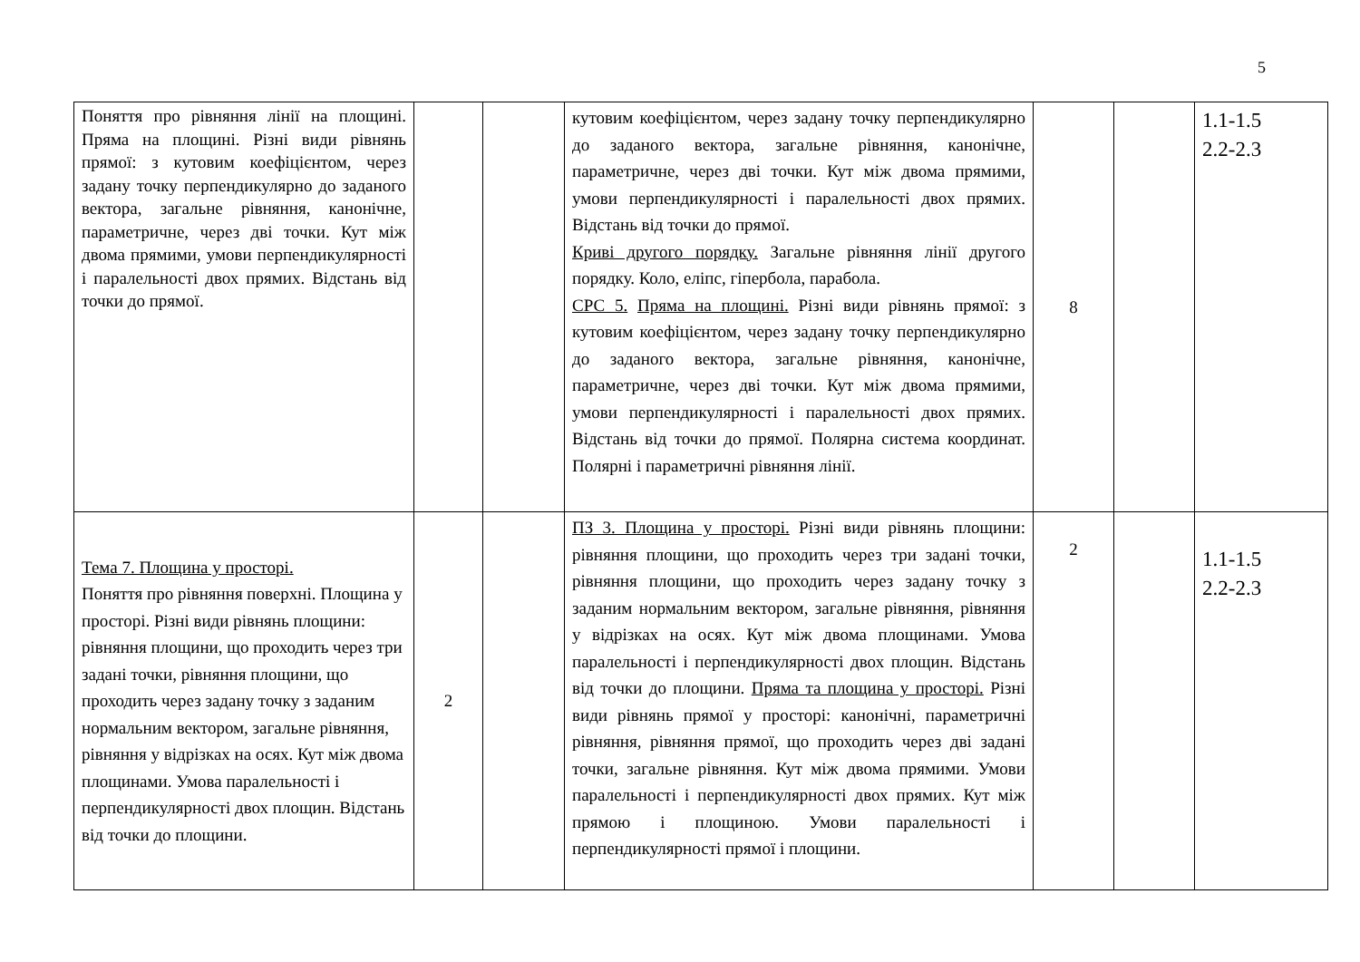5
| Поняття про рівняння лінії на площині. Пряма на площині. Різні види рівнянь прямої: з кутовим коефіцієнтом, через задану точку перпендикулярно до заданого вектора, загальне рівняння, канонічне, параметричне, через дві точки. Кут між двома прямими, умови перпендикулярності і паралельності двох прямих. Відстань від точки до прямої. | | | кутовим коефіцієнтом, через задану точку перпендикулярно до заданого вектора, загальне рівняння, канонічне, параметричне, через дві точки. Кут між двома прямими, умови перпендикулярності і паралельності двох прямих. Відстань від точки до прямої. Криві другого порядку. Загальне рівняння лінії другого порядку. Коло, еліпс, гіпербола, парабола. СРС 5. Пряма на площині. Різні види рівнянь прямої: з кутовим коефіцієнтом, через задану точку перпендикулярно до заданого вектора, загальне рівняння, канонічне, параметричне, через дві точки. Кут між двома прямими, умови перпендикулярності і паралельності двох прямих. Відстань від точки до прямої. Полярна система координат. Полярні і параметричні рівняння лінії. | 8 | | 1.1-1.5 2.2-2.3 |
| Тема 7. Площина у просторі. Поняття про рівняння поверхні. Площина у просторі. Різні види рівнянь площини: рівняння площини, що проходить через три задані точки, рівняння площини, що проходить через задану точку з заданим нормальним вектором, загальне рівняння, рівняння у відрізках на осях. Кут між двома площинами. Умова паралельності і перпендикулярності двох площин. Відстань від точки до площини. | 2 | | ПЗ 3. Площина у просторі. Різні види рівнянь площини: рівняння площини, що проходить через три задані точки, рівняння площини, що проходить через задану точку з заданим нормальним вектором, загальне рівняння, рівняння у відрізках на осях. Кут між двома площинами. Умова паралельності і перпендикулярності двох площин. Відстань від точки до площини. Пряма та площина у просторі. Різні види рівнянь прямої у просторі: канонічні, параметричні рівняння, рівняння прямої, що проходить через дві задані точки, загальне рівняння. Кут між двома прямими. Умови паралельності і перпендикулярності двох прямих. Кут між прямою і площиною. Умови паралельності і перпендикулярності прямої і площини. | 2 | | 1.1-1.5 2.2-2.3 |